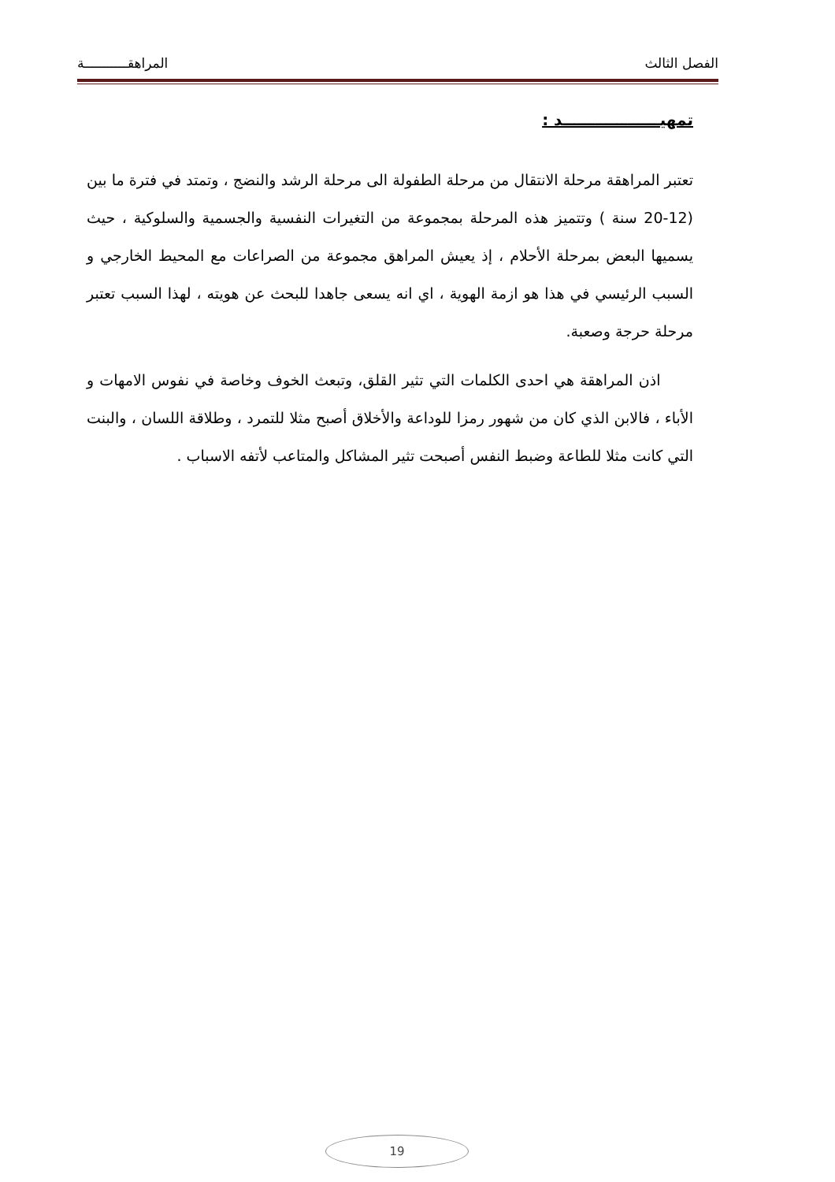الفصل الثالث المراهقـــــــــــة
تمهيــــــــــــــــــد :
تعتبر المراهقة مرحلة الانتقال من مرحلة الطفولة الى مرحلة الرشد والنضج ، وتمتد في فترة ما بين (12-20 سنة ) وتتميز هذه المرحلة بمجموعة من التغيرات النفسية والجسمية والسلوكية ، حيث يسميها البعض بمرحلة الأحلام ، إذ يعيش المراهق مجموعة من الصراعات مع المحيط الخارجي و السبب الرئيسي في هذا هو ازمة الهوية ، اي انه يسعى جاهدا للبحث عن هويته ، لهذا السبب تعتبر مرحلة حرجة وصعبة.
اذن المراهقة هي احدى الكلمات التي تثير القلق، وتبعث الخوف وخاصة في نفوس الامهات و الأباء ، فالابن الذي كان من شهور رمزا للوداعة والأخلاق أصبح مثلا للتمرد ، وطلاقة اللسان ، والبنت التي كانت مثلا للطاعة وضبط النفس أصبحت تثير المشاكل والمتاعب لأتفه الاسباب .
19